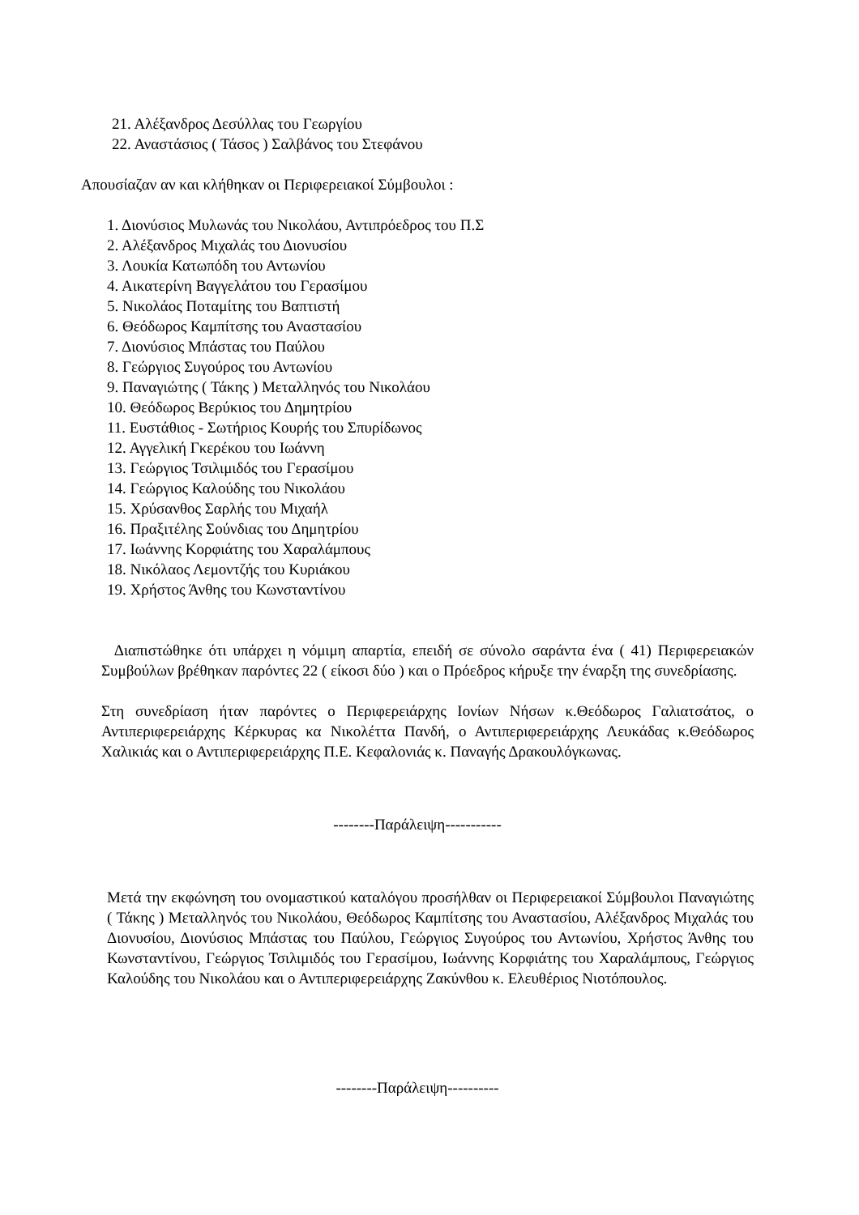21. Αλέξανδρος Δεσύλλας του Γεωργίου
22. Αναστάσιος ( Τάσος ) Σαλβάνος του Στεφάνου
Απουσίαζαν αν και κλήθηκαν οι Περιφερειακοί Σύμβουλοι :
1. Διονύσιος Μυλωνάς του Νικολάου, Αντιπρόεδρος του Π.Σ
2. Αλέξανδρος Μιχαλάς του Διονυσίου
3. Λουκία Κατωπόδη του Αντωνίου
4. Αικατερίνη Βαγγελάτου του Γερασίμου
5. Νικολάος Ποταμίτης του Βαπτιστή
6. Θεόδωρος Καμπίτσης του Αναστασίου
7. Διονύσιος Μπάστας του Παύλου
8. Γεώργιος Συγούρος του Αντωνίου
9. Παναγιώτης ( Τάκης ) Μεταλληνός του Νικολάου
10. Θεόδωρος Βερύκιος του Δημητρίου
11. Ευστάθιος - Σωτήριος Κουρής του Σπυρίδωνος
12. Αγγελική Γκερέκου του Ιωάννη
13. Γεώργιος Τσιλιμιδός του Γερασίμου
14. Γεώργιος Καλούδης του Νικολάου
15. Χρύσανθος Σαρλής του Μιχαήλ
16. Πραξιτέλης Σούνδιας του Δημητρίου
17. Ιωάννης Κορφιάτης του Χαραλάμπους
18. Νικόλαος Λεμοντζής του Κυριάκου
19. Χρήστος Άνθης του Κωνσταντίνου
Διαπιστώθηκε ότι υπάρχει η νόμιμη απαρτία, επειδή σε σύνολο σαράντα ένα ( 41) Περιφερειακών Συμβούλων βρέθηκαν παρόντες 22 ( είκοσι δύο ) και ο Πρόεδρος κήρυξε την έναρξη της συνεδρίασης.
Στη συνεδρίαση ήταν παρόντες ο Περιφερειάρχης Ιονίων Νήσων κ.Θεόδωρος Γαλιατσάτος, ο Αντιπεριφερειάρχης Κέρκυρας κα Νικολέττα Πανδή, ο Αντιπεριφερειάρχης Λευκάδας κ.Θεόδωρος Χαλικιάς και ο Αντιπεριφερειάρχης Π.Ε. Κεφαλονιάς κ. Παναγής Δρακουλόγκωνας.
--------Παράλειψη-----------
Μετά την εκφώνηση του ονομαστικού καταλόγου προσήλθαν οι Περιφερειακοί Σύμβουλοι Παναγιώτης ( Τάκης ) Μεταλληνός του Νικολάου, Θεόδωρος Καμπίτσης του Αναστασίου, Αλέξανδρος Μιχαλάς του Διονυσίου, Διονύσιος Μπάστας του Παύλου, Γεώργιος Συγούρος του Αντωνίου, Χρήστος Άνθης του Κωνσταντίνου, Γεώργιος Τσιλιμιδός του Γερασίμου, Ιωάννης Κορφιάτης του Χαραλάμπους, Γεώργιος Καλούδης του Νικολάου και ο Αντιπεριφερειάρχης Ζακύνθου κ. Ελευθέριος Νιοτόπουλος.
--------Παράλειψη----------